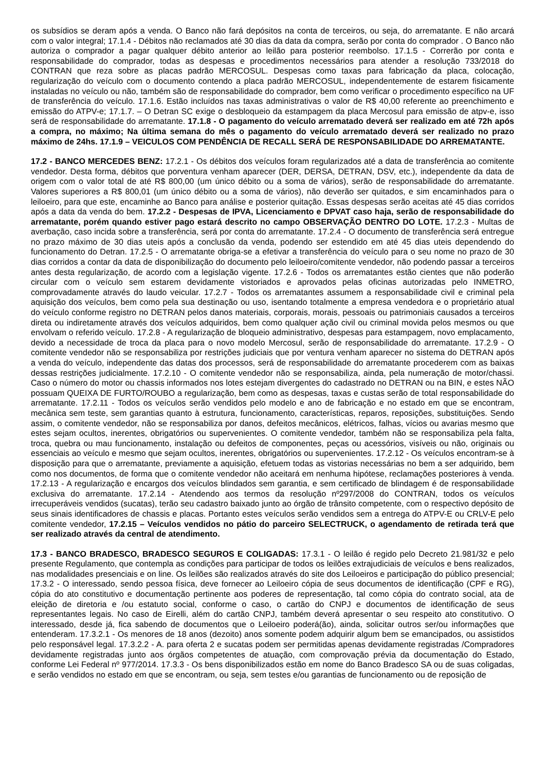os subsídios se deram após a venda. O Banco não fará depósitos na conta de terceiros, ou seja, do arrematante. E não arcará com o valor integral; 17.1.4 - Débitos não reclamados até 30 dias da data da compra, serão por conta do comprador . O Banco não autoriza o comprador a pagar qualquer débito anterior ao leilão para posterior reembolso. 17.1.5 - Correrão por conta e responsabilidade do comprador, todas as despesas e procedimentos necessários para atender a resolução 733/2018 do CONTRAN que reza sobre as placas padrão MERCOSUL. Despesas como taxas para fabricação da placa, colocação, regularização do veículo com o documento contendo a placa padrão MERCOSUL, independentemente de estarem fisicamente instaladas no veículo ou não, também são de responsabilidade do comprador, bem como verificar o procedimento específico na UF de transferência do veículo. 17.1.6. Estão incluídos nas taxas administrativas o valor de R$ 40,00 referente ao preenchimento e emissão do ATPV-e; 17.1.7. – O Detran SC exige o desbloqueio da estampagem da placa Mercosul para emissão de atpv-e, isso será de responsabilidade do arrematante. 17.1.8 - O pagamento do veículo arrematado deverá ser realizado em até 72h após a compra, no máximo; Na última semana do mês o pagamento do veículo arrematado deverá ser realizado no prazo máximo de 24hs. 17.1.9 – VEICULOS COM PENDÊNCIA DE RECALL SERÁ DE RESPONSABILIDADE DO ARREMATANTE.
17.2 - BANCO MERCEDES BENZ: 17.2.1 - Os débitos dos veículos foram regularizados até a data de transferência ao comitente vendedor. Desta forma, débitos que porventura venham aparecer (DER, DERSA, DETRAN, DSV, etc.), independente da data de origem com o valor total de até R$ 800,00 (um único débito ou a soma de vários), serão de responsabilidade do arrematante. Valores superiores a R$ 800,01 (um único débito ou a soma de vários), não deverão ser quitados, e sim encaminhados para o leiloeiro, para que este, encaminhe ao Banco para análise e posterior quitação. Essas despesas serão aceitas até 45 dias corridos após a data da venda do bem. 17.2.2 - Despesas de IPVA, Licenciamento e DPVAT caso haja, serão de responsabilidade do arrematante, porém quando estiver pago estará descrito no campo OBSERVAÇÃO DENTRO DO LOTE. 17.2.3 - Multas de averbação, caso incida sobre a transferência, será por conta do arrematante. 17.2.4 - O documento de transferência será entregue no prazo máximo de 30 dias uteis após a conclusão da venda, podendo ser estendido em até 45 dias uteis dependendo do funcionamento do Detran. 17.2.5 - O arrematante obriga-se a efetivar a transferência do veículo para o seu nome no prazo de 30 dias corridos a contar da data de disponibilização do documento pelo leiloeiro/comitente vendedor, não podendo passar a terceiros antes desta regularização, de acordo com a legislação vigente. 17.2.6 - Todos os arrematantes estão cientes que não poderão circular com o veículo sem estarem devidamente vistoriados e aprovados pelas oficinas autorizadas pelo INMETRO, comprovadamente através do laudo veicular. 17.2.7 - Todos os arrematantes assumem a responsabilidade civil e criminal pela aquisição dos veículos, bem como pela sua destinação ou uso, isentando totalmente a empresa vendedora e o proprietário atual do veículo conforme registro no DETRAN pelos danos materiais, corporais, morais, pessoais ou patrimoniais causados a terceiros direta ou indiretamente através dos veículos adquiridos, bem como qualquer ação civil ou criminal movida pelos mesmos ou que envolvam o referido veículo. 17.2.8 - A regularização de bloqueio administrativo, despesas para estampagem, novo emplacamento, devido a necessidade de troca da placa para o novo modelo Mercosul, serão de responsabilidade do arrematante. 17.2.9 - O comitente vendedor não se responsabiliza por restrições judiciais que por ventura venham aparecer no sistema do DETRAN após a venda do veículo, independente das datas dos processos, será de responsabilidade do arrematante procederem com as baixas dessas restrições judicialmente. 17.2.10 - O comitente vendedor não se responsabiliza, ainda, pela numeração de motor/chassi. Caso o número do motor ou chassis informados nos lotes estejam divergentes do cadastrado no DETRAN ou na BIN, e estes NÃO possuam QUEIXA DE FURTO/ROUBO a regularização, bem como as despesas, taxas e custas serão de total responsabilidade do arrematante. 17.2.11 - Todos os veículos serão vendidos pelo modelo e ano de fabricação e no estado em que se encontram, mecânica sem teste, sem garantias quanto à estrutura, funcionamento, características, reparos, reposições, substituições. Sendo assim, o comitente vendedor, não se responsabiliza por danos, defeitos mecânicos, elétricos, falhas, vícios ou avarias mesmo que estes sejam ocultos, inerentes, obrigatórios ou supervenientes. O comitente vendedor, também não se responsabiliza pela falta, troca, quebra ou mau funcionamento, instalação ou defeitos de componentes, peças ou acessórios, visíveis ou não, originais ou essenciais ao veículo e mesmo que sejam ocultos, inerentes, obrigatórios ou supervenientes. 17.2.12 - Os veículos encontram-se à disposição para que o arrematante, previamente a aquisição, efetuem todas as vistorias necessárias no bem a ser adquirido, bem como nos documentos, de forma que o comitente vendedor não aceitará em nenhuma hipótese, reclamações posteriores à venda. 17.2.13 - A regularização e encargos dos veículos blindados sem garantia, e sem certificado de blindagem é de responsabilidade exclusiva do arrematante. 17.2.14 - Atendendo aos termos da resolução nº297/2008 do CONTRAN, todos os veículos irrecuperáveis vendidos (sucatas), terão seu cadastro baixado junto ao órgão de trânsito competente, com o respectivo depósito de seus sinais identificadores de chassis e placas. Portanto estes veículos serão vendidos sem a entrega do ATPV-E ou CRLV-E pelo comitente vendedor, 17.2.15 – Veículos vendidos no pátio do parceiro SELECTRUCK, o agendamento de retirada terá que ser realizado através da central de atendimento.
17.3 - BANCO BRADESCO, BRADESCO SEGUROS E COLIGADAS: 17.3.1 - O leilão é regido pelo Decreto 21.981/32 e pelo presente Regulamento, que contempla as condições para participar de todos os leilões extrajudiciais de veículos e bens realizados, nas modalidades presenciais e on line. Os leilões são realizados através do site dos Leiloeiros e participação do público presencial; 17.3.2 - O interessado, sendo pessoa física, deve fornecer ao Leiloeiro cópia de seus documentos de identificação (CPF e RG), cópia do ato constitutivo e documentação pertinente aos poderes de representação, tal como cópia do contrato social, ata de eleição de diretoria e /ou estatuto social, conforme o caso, o cartão do CNPJ e documentos de identificação de seus representantes legais. No caso de Eirelli, além do cartão CNPJ, também deverá apresentar o seu respeito ato constitutivo. O interessado, desde já, fica sabendo de documentos que o Leiloeiro poderá(ão), ainda, solicitar outros ser/ou informações que entenderam. 17.3.2.1 - Os menores de 18 anos (dezoito) anos somente podem adquirir algum bem se emancipados, ou assistidos pelo responsável legal. 17.3.2.2 - A. para oferta 2 e sucatas podem ser permitidas apenas devidamente registradas /Compradores devidamente registradas junto aos órgãos competentes de atuação, com comprovação prévia da documentação do Estado, conforme Lei Federal nº 977/2014. 17.3.3 - Os bens disponibilizados estão em nome do Banco Bradesco SA ou de suas coligadas, e serão vendidos no estado em que se encontram, ou seja, sem testes e/ou garantias de funcionamento ou de reposição de